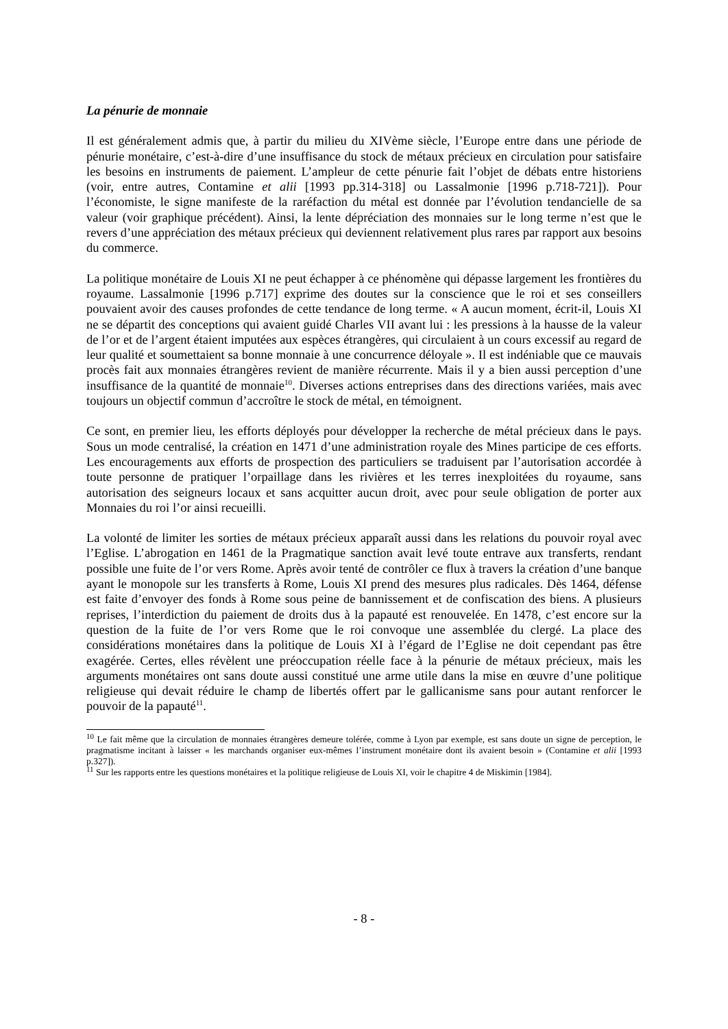La pénurie de monnaie
Il est généralement admis que, à partir du milieu du XIVème siècle, l’Europe entre dans une période de pénurie monétaire, c’est-à-dire d’une insuffisance du stock de métaux précieux en circulation pour satisfaire les besoins en instruments de paiement. L’ampleur de cette pénurie fait l’objet de débats entre historiens (voir, entre autres, Contamine et alii [1993 pp.314-318] ou Lassalmonie [1996 p.718-721]). Pour l’économiste, le signe manifeste de la raréfaction du métal est donnée par l’évolution tendancielle de sa valeur (voir graphique précédent). Ainsi, la lente dépréciation des monnaies sur le long terme n’est que le revers d’une appréciation des métaux précieux qui deviennent relativement plus rares par rapport aux besoins du commerce.
La politique monétaire de Louis XI ne peut échapper à ce phénomène qui dépasse largement les frontières du royaume. Lassalmonie [1996 p.717] exprime des doutes sur la conscience que le roi et ses conseillers pouvaient avoir des causes profondes de cette tendance de long terme. « A aucun moment, écrit-il, Louis XI ne se départit des conceptions qui avaient guidé Charles VII avant lui : les pressions à la hausse de la valeur de l’or et de l’argent étaient imputées aux espèces étrangères, qui circulaient à un cours excessif au regard de leur qualité et soumettaient sa bonne monnaie à une concurrence déloyale ». Il est indéniable que ce mauvais procès fait aux monnaies étrangères revient de manière récurrente. Mais il y a bien aussi perception d’une insuffisance de la quantité de monnaie<sup>10</sup>. Diverses actions entreprises dans des directions variées, mais avec toujours un objectif commun d’accroître le stock de métal, en témoignent.
Ce sont, en premier lieu, les efforts déployés pour développer la recherche de métal précieux dans le pays. Sous un mode centralisé, la création en 1471 d’une administration royale des Mines participe de ces efforts. Les encouragements aux efforts de prospection des particuliers se traduisent par l’autorisation accordée à toute personne de pratiquer l’orpaillage dans les rivières et les terres inexploitées du royaume, sans autorisation des seigneurs locaux et sans acquitter aucun droit, avec pour seule obligation de porter aux Monnaies du roi l’or ainsi recueilli.
La volonté de limiter les sorties de métaux précieux apparaît aussi dans les relations du pouvoir royal avec l’Eglise. L’abrogation en 1461 de la Pragmatique sanction avait levé toute entrave aux transferts, rendant possible une fuite de l’or vers Rome. Après avoir tenté de contrôler ce flux à travers la création d’une banque ayant le monopole sur les transferts à Rome, Louis XI prend des mesures plus radicales. Dès 1464, défense est faite d’envoyer des fonds à Rome sous peine de bannissement et de confiscation des biens. A plusieurs reprises, l’interdiction du paiement de droits dus à la papauté est renouvelée. En 1478, c’est encore sur la question de la fuite de l’or vers Rome que le roi convoque une assemblée du clergé. La place des considérations monétaires dans la politique de Louis XI à l’égard de l’Eglise ne doit cependant pas être exagérée. Certes, elles révèlent une préoccupation réelle face à la pénurie de métaux précieux, mais les arguments monétaires ont sans doute aussi constitué une arme utile dans la mise en œuvre d’une politique religieuse qui devait réduire le champ de libertés offert par le gallicanisme sans pour autant renforcer le pouvoir de la papauté<sup>11</sup>.
<sup>10</sup> Le fait même que la circulation de monnaies étrangères demeure tolérée, comme à Lyon par exemple, est sans doute un signe de perception, le pragmatisme incitant à laisser « les marchands organiser eux-mêmes l’instrument monétaire dont ils avaient besoin » (Contamine et alii [1993 p.327]).
<sup>11</sup> Sur les rapports entre les questions monétaires et la politique religieuse de Louis XI, voir le chapitre 4 de Miskimin [1984].
- 8 -